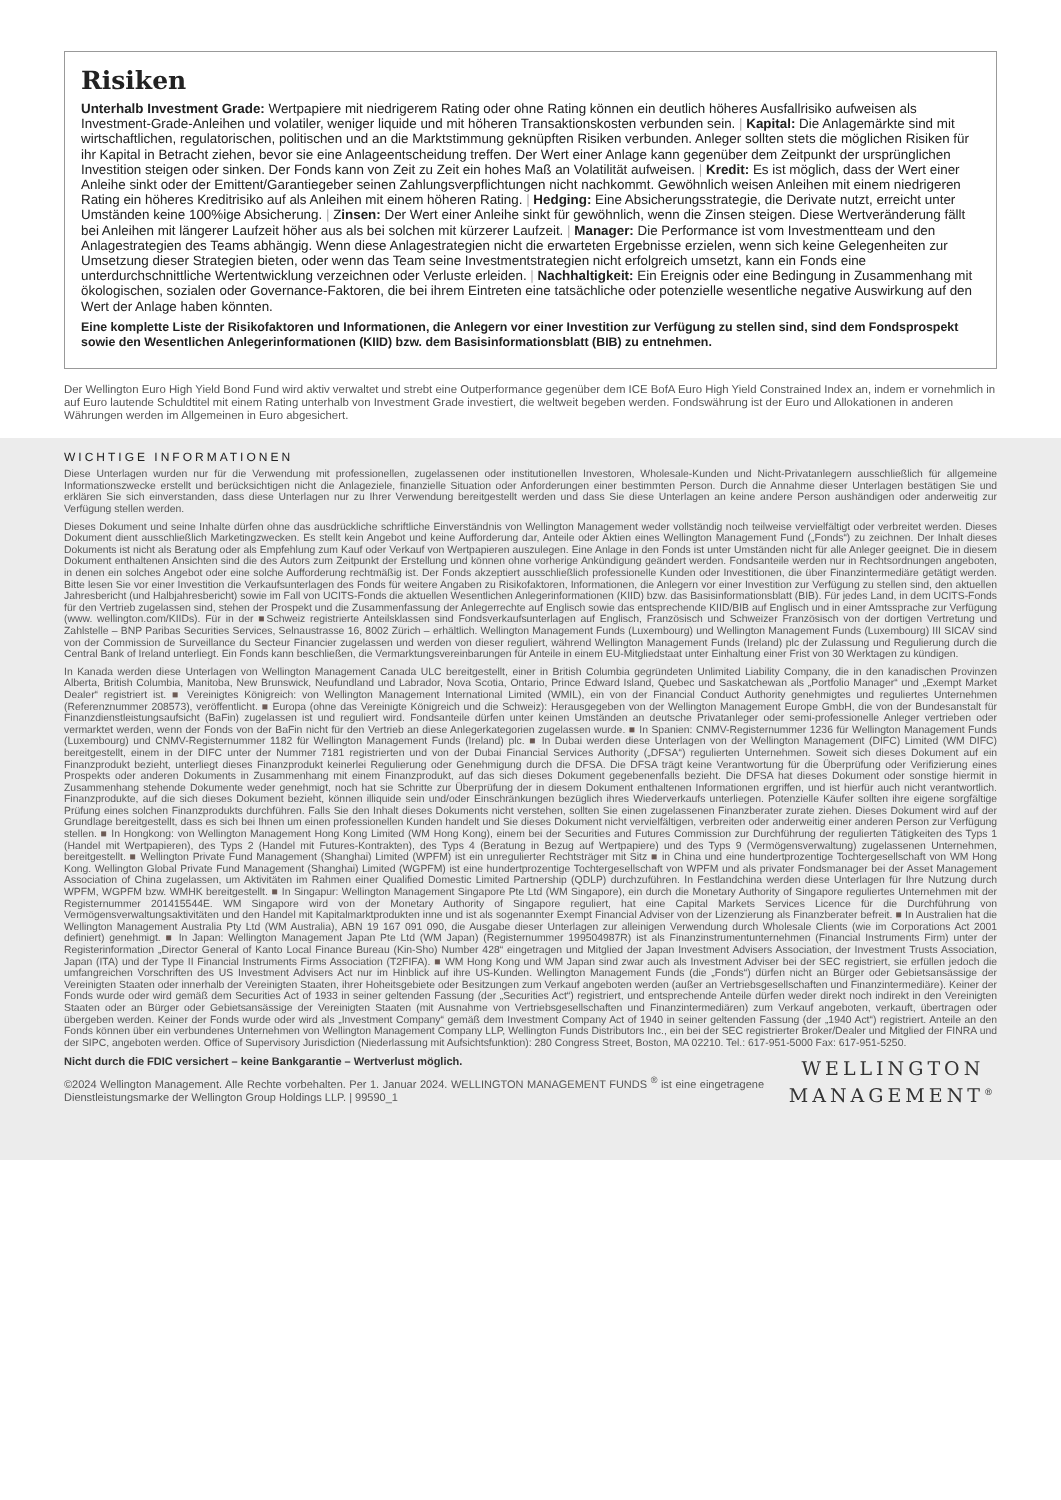Risiken
Unterhalb Investment Grade: Wertpapiere mit niedrigerem Rating oder ohne Rating können ein deutlich höheres Ausfallrisiko aufweisen als Investment-Grade-Anleihen und volatiler, weniger liquide und mit höheren Transaktionskosten verbunden sein. | Kapital: Die Anlagemärkte sind mit wirtschaftlichen, regulatorischen, politischen und an die Marktstimmung geknüpften Risiken verbunden. Anleger sollten stets die möglichen Risiken für ihr Kapital in Betracht ziehen, bevor sie eine Anlageentscheidung treffen. Der Wert einer Anlage kann gegenüber dem Zeitpunkt der ursprünglichen Investition steigen oder sinken. Der Fonds kann von Zeit zu Zeit ein hohes Maß an Volatilität aufweisen. | Kredit: Es ist möglich, dass der Wert einer Anleihe sinkt oder der Emittent/Garantiegeber seinen Zahlungsverpflichtungen nicht nachkommt. Gewöhnlich weisen Anleihen mit einem niedrigeren Rating ein höheres Kreditrisiko auf als Anleihen mit einem höheren Rating. | Hedging: Eine Absicherungsstrategie, die Derivate nutzt, erreicht unter Umständen keine 100%ige Absicherung. | Zinsen: Der Wert einer Anleihe sinkt für gewöhnlich, wenn die Zinsen steigen. Diese Wertveränderung fällt bei Anleihen mit längerer Laufzeit höher aus als bei solchen mit kürzerer Laufzeit. | Manager: Die Performance ist vom Investmentteam und den Anlagestrategien des Teams abhängig. Wenn diese Anlagestrategien nicht die erwarteten Ergebnisse erzielen, wenn sich keine Gelegenheiten zur Umsetzung dieser Strategien bieten, oder wenn das Team seine Investmentstrategien nicht erfolgreich umsetzt, kann ein Fonds eine unterdurchschnittliche Wertentwicklung verzeichnen oder Verluste erleiden. | Nachhaltigkeit: Ein Ereignis oder eine Bedingung in Zusammenhang mit ökologischen, sozialen oder Governance-Faktoren, die bei ihrem Eintreten eine tatsächliche oder potenzielle wesentliche negative Auswirkung auf den Wert der Anlage haben könnten.
Eine komplette Liste der Risikofaktoren und Informationen, die Anlegern vor einer Investition zur Verfügung zu stellen sind, sind dem Fondsprospekt sowie den Wesentlichen Anlegerinformationen (KIID) bzw. dem Basisinformationsblatt (BIB) zu entnehmen.
Der Wellington Euro High Yield Bond Fund wird aktiv verwaltet und strebt eine Outperformance gegenüber dem ICE BofA Euro High Yield Constrained Index an, indem er vornehmlich in auf Euro lautende Schuldtitel mit einem Rating unterhalb von Investment Grade investiert, die weltweit begeben werden. Fondswährung ist der Euro und Allokationen in anderen Währungen werden im Allgemeinen in Euro abgesichert.
WICHTIGE INFORMATIONEN
Diese Unterlagen wurden nur für die Verwendung mit professionellen, zugelassenen oder institutionellen Investoren, Wholesale-Kunden und Nicht-Privatanlegern ausschließlich für allgemeine Informationszwecke erstellt und berücksichtigen nicht die Anlageziele, finanzielle Situation oder Anforderungen einer bestimmten Person. Durch die Annahme dieser Unterlagen bestätigen Sie und erklären Sie sich einverstanden, dass diese Unterlagen nur zu Ihrer Verwendung bereitgestellt werden und dass Sie diese Unterlagen an keine andere Person aushändigen oder anderweitig zur Verfügung stellen werden.
Dieses Dokument und seine Inhalte dürfen ohne das ausdrückliche schriftliche Einverständnis von Wellington Management weder vollständig noch teilweise vervielfältigt oder verbreitet werden. Dieses Dokument dient ausschließlich Marketingzwecken. Es stellt kein Angebot und keine Aufforderung dar, Anteile oder Aktien eines Wellington Management Fund („Fonds“) zu zeichnen. Der Inhalt dieses Dokuments ist nicht als Beratung oder als Empfehlung zum Kauf oder Verkauf von Wertpapieren auszulegen. Eine Anlage in den Fonds ist unter Umständen nicht für alle Anleger geeignet. Die in diesem Dokument enthaltenen Ansichten sind die des Autors zum Zeitpunkt der Erstellung und können ohne vorherige Ankündigung geändert werden. Fondsanteile werden nur in Rechtsordnungen angeboten, in denen ein solches Angebot oder eine solche Aufforderung rechtmäßig ist. Der Fonds akzeptiert ausschließlich professionelle Kunden oder Investitionen, die über Finanzintermediäre getätigt werden. Bitte lesen Sie vor einer Investition die Verkaufsunterlagen des Fonds für weitere Angaben zu Risikofaktoren, Informationen, die Anlegern vor einer Investition zur Verfügung zu stellen sind, den aktuellen Jahresbericht (und Halbjahresbericht) sowie im Fall von UCITS-Fonds die aktuellen Wesentlichen Anlegerinformationen (KIID) bzw. das Basisinformationsblatt (BIB). Für jedes Land, in dem UCITS-Fonds für den Vertrieb zugelassen sind, stehen der Prospekt und die Zusammenfassung der Anlegerrechte auf Englisch sowie das entsprechende KIID/BIB auf Englisch und in einer Amtssprache zur Verfügung (www. wellington.com/KIIDs). Für in der ■Schweiz registrierte Anteilsklassen sind Fondsverkaufsunterlagen auf Englisch, Französisch und Schweizer Französisch von der dortigen Vertretung und Zahlstelle – BNP Paribas Securities Services, Selnaustrasse 16, 8002 Zürich – erhältlich. Wellington Management Funds (Luxembourg) und Wellington Management Funds (Luxembourg) III SICAV sind von der Commission de Surveillance du Secteur Financier zugelassen und werden von dieser reguliert, während Wellington Management Funds (Ireland) plc der Zulassung und Regulierung durch die Central Bank of Ireland unterliegt. Ein Fonds kann beschließen, die Vermarktungsvereinbarungen für Anteile in einem EU-Mitgliedstaat unter Einhaltung einer Frist von 30 Werktagen zu kündigen.
In Kanada werden diese Unterlagen von Wellington Management Canada ULC bereitgestellt, einer in British Columbia gegründeten Unlimited Liability Company, die in den kanadischen Provinzen Alberta, British Columbia, Manitoba, New Brunswick, Neufundland und Labrador, Nova Scotia, Ontario, Prince Edward Island, Quebec und Saskatchewan als „Portfolio Manager“ und „Exempt Market Dealer“ registriert ist. ■ Vereinigtes Königreich: von Wellington Management International Limited (WMIL), ein von der Financial Conduct Authority genehmigtes und reguliertes Unternehmen (Referenznummer 208573), veröffentlicht. ■ Europa (ohne das Vereinigte Königreich und die Schweiz): Herausgegeben von der Wellington Management Europe GmbH, die von der Bundesanstalt für Finanzdienstleistungsaufsicht (BaFin) zugelassen ist und reguliert wird. Fondsanteile dürfen unter keinen Umständen an deutsche Privatanleger oder semi-professionelle Anleger vertrieben oder vermarktet werden, wenn der Fonds von der BaFin nicht für den Vertrieb an diese Anlegerkategorien zugelassen wurde. ■ In Spanien: CNMV-Registernummer 1236 für Wellington Management Funds (Luxembourg) und CNMV-Registernummer 1182 für Wellington Management Funds (Ireland) plc. ■ In Dubai werden diese Unterlagen von der Wellington Management (DIFC) Limited (WM DIFC) bereitgestellt, einem in der DIFC unter der Nummer 7181 registrierten und von der Dubai Financial Services Authority („DFSA“) regulierten Unternehmen. Soweit sich dieses Dokument auf ein Finanzprodukt bezieht, unterliegt dieses Finanzprodukt keinerlei Regulierung oder Genehmigung durch die DFSA. Die DFSA trägt keine Verantwortung für die Überprüfung oder Verifizierung eines Prospekts oder anderen Dokuments in Zusammenhang mit einem Finanzprodukt, auf das sich dieses Dokument gegebenenfalls bezieht. Die DFSA hat dieses Dokument oder sonstige hiermit in Zusammenhang stehende Dokumente weder genehmigt, noch hat sie Schritte zur Überprüfung der in diesem Dokument enthaltenen Informationen ergriffen, und ist hierfür auch nicht verantwortlich. Finanzprodukte, auf die sich dieses Dokument bezieht, können illiquide sein und/oder Einschränkungen bezüglich ihres Wiederverkaufs unterliegen. Potenzielle Käufer sollten ihre eigene sorgfältige Prüfung eines solchen Finanzprodukts durchführen. Falls Sie den Inhalt dieses Dokuments nicht verstehen, sollten Sie einen zugelassenen Finanzberater zurate ziehen. Dieses Dokument wird auf der Grundlage bereitgestellt, dass es sich bei Ihnen um einen professionellen Kunden handelt und Sie dieses Dokument nicht vervielfältigen, verbreiten oder anderweitig einer anderen Person zur Verfügung stellen. ■ In Hongkong: von Wellington Management Hong Kong Limited (WM Hong Kong), einem bei der Securities and Futures Commission zur Durchführung der regulierten Tätigkeiten des Typs 1 (Handel mit Wertpapieren), des Typs 2 (Handel mit Futures-Kontrakten), des Typs 4 (Beratung in Bezug auf Wertpapiere) und des Typs 9 (Vermögensverwaltung) zugelassenen Unternehmen, bereitgestellt. ■ Wellington Private Fund Management (Shanghai) Limited (WPFM) ist ein unregulierter Rechtsträger mit Sitz ■ in China und eine hundertprozentige Tochtergesellschaft von WM Hong Kong. Wellington Global Private Fund Management (Shanghai) Limited (WGPFM) ist eine hundertprozentige Tochtergesellschaft von WPFM und als privater Fondsmanager bei der Asset Management Association of China zugelassen, um Aktivitäten im Rahmen einer Qualified Domestic Limited Partnership (QDLP) durchzuführen. In Festlandchina werden diese Unterlagen für Ihre Nutzung durch WPFM, WGPFM bzw. WMHK bereitgestellt. ■ In Singapur: Wellington Management Singapore Pte Ltd (WM Singapore), ein durch die Monetary Authority of Singapore reguliertes Unternehmen mit der Registernummer 201415544E. WM Singapore wird von der Monetary Authority of Singapore reguliert, hat eine Capital Markets Services Licence für die Durchführung von Vermögensverwaltungsaktivitäten und den Handel mit Kapitalmarktprodukten inne und ist als sogenannter Exempt Financial Adviser von der Lizenzierung als Finanzberater befreit. ■ In Australien hat die Wellington Management Australia Pty Ltd (WM Australia), ABN 19 167 091 090, die Ausgabe dieser Unterlagen zur alleinigen Verwendung durch Wholesale Clients (wie im Corporations Act 2001 definiert) genehmigt. ■ In Japan: Wellington Management Japan Pte Ltd (WM Japan) (Registernummer 199504987R) ist als Finanzinstrumentunternehmen (Financial Instruments Firm) unter der Registerinformation „Director General of Kanto Local Finance Bureau (Kin-Sho) Number 428“ eingetragen und Mitglied der Japan Investment Advisers Association, der Investment Trusts Association, Japan (ITA) und der Type II Financial Instruments Firms Association (T2FIFA). ■ WM Hong Kong und WM Japan sind zwar auch als Investment Adviser bei der SEC registriert, sie erfüllen jedoch die umfangreichen Vorschriften des US Investment Advisers Act nur im Hinblick auf ihre US-Kunden. Wellington Management Funds (die „Fonds“) dürfen nicht an Bürger oder Gebietsansässige der Vereinigten Staaten oder innerhalb der Vereinigten Staaten, ihrer Hoheitsgebiete oder Besitzungen zum Verkauf angeboten werden (außer an Vertriebsgesellschaften und Finanzintermediäre). Keiner der Fonds wurde oder wird gemäß dem Securities Act of 1933 in seiner geltenden Fassung (der „Securities Act“) registriert, und entsprechende Anteile dürfen weder direkt noch indirekt in den Vereinigten Staaten oder an Bürger oder Gebietsansässige der Vereinigten Staaten (mit Ausnahme von Vertriebsgesellschaften und Finanzintermediären) zum Verkauf angeboten, verkauft, übertragen oder übergeben werden. Keiner der Fonds wurde oder wird als „Investment Company“ gemäß dem Investment Company Act of 1940 in seiner geltenden Fassung (der „1940 Act“) registriert. Anteile an den Fonds können über ein verbundenes Unternehmen von Wellington Management Company LLP, Wellington Funds Distributors Inc., ein bei der SEC registrierter Broker/Dealer und Mitglied der FINRA und der SIPC, angeboten werden. Office of Supervisory Jurisdiction (Niederlassung mit Aufsichtsfunktion): 280 Congress Street, Boston, MA 02210. Tel.: 617-951-5000 Fax: 617-951-5250.
Nicht durch die FDIC versichert – keine Bankgarantie – Wertverlust möglich.
©2024 Wellington Management. Alle Rechte vorbehalten. Per 1. Januar 2024. WELLINGTON MANAGEMENT FUNDS <sup>®</sup> ist eine eingetragene Dienstleistungsmarke der Wellington Group Holdings LLP. | 99590_1
WELLINGTON
MANAGEMENT<sup>®</sup>